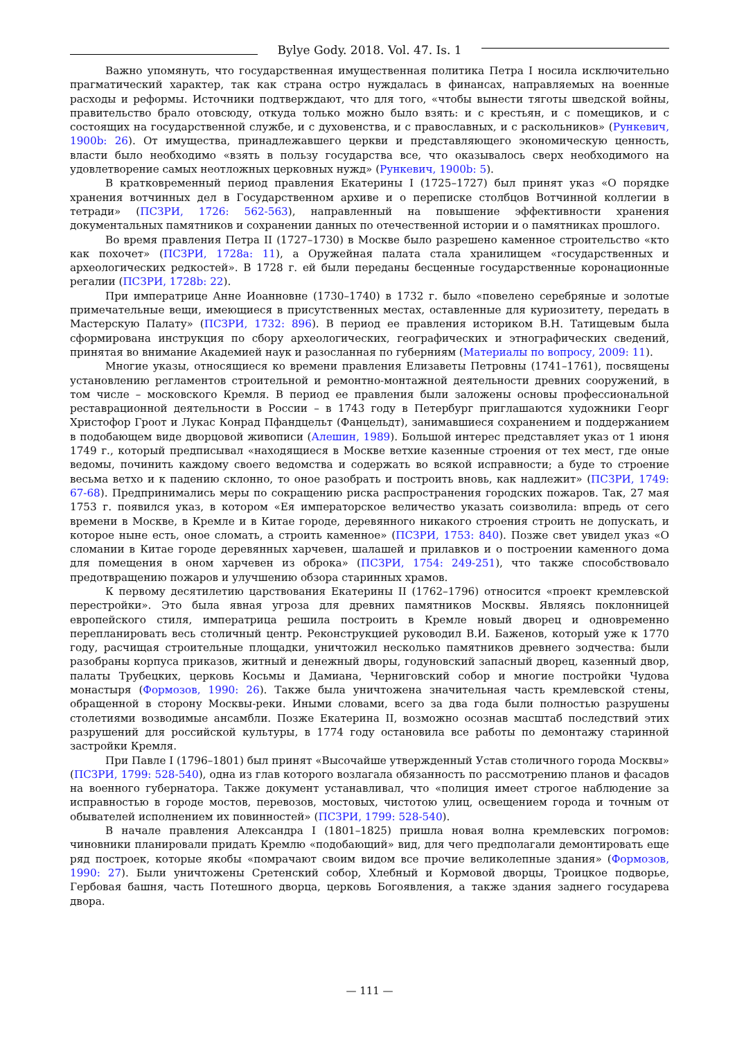Bylye Gody. 2018. Vol. 47. Is. 1
Важно упомянуть, что государственная имущественная политика Петра I носила исключительно прагматический характер, так как страна остро нуждалась в финансах, направляемых на военные расходы и реформы. Источники подтверждают, что для того, «чтобы вынести тяготы шведской войны, правительство брало отовсюду, откуда только можно было взять: и с крестьян, и с помещиков, и с состоящих на государственной службе, и с духовенства, и с православных, и с раскольников» (Рункевич, 1900b: 26). От имущества, принадлежавшего церкви и представляющего экономическую ценность, власти было необходимо «взять в пользу государства все, что оказывалось сверх необходимого на удовлетворение самых неотложных церковных нужд» (Рункевич, 1900b: 5).
В кратковременный период правления Екатерины I (1725–1727) был принят указ «О порядке хранения вотчинных дел в Государственном архиве и о переписке столбцов Вотчинной коллегии в тетради» (ПСЗРИ, 1726: 562-563), направленный на повышение эффективности хранения документальных памятников и сохранении данных по отечественной истории и о памятниках прошлого.
Во время правления Петра II (1727–1730) в Москве было разрешено каменное строительство «кто как похочет» (ПСЗРИ, 1728a: 11), а Оружейная палата стала хранилищем «государственных и археологических редкостей». В 1728 г. ей были переданы бесценные государственные коронационные регалии (ПСЗРИ, 1728b: 22).
При императрице Анне Иоанновне (1730–1740) в 1732 г. было «повелено серебряные и золотые примечательные вещи, имеющиеся в присутственных местах, оставленные для куриозитету, передать в Мастерскую Палату» (ПСЗРИ, 1732: 896). В период ее правления историком В.Н. Татищевым была сформирована инструкция по сбору археологических, географических и этнографических сведений, принятая во внимание Академией наук и разосланная по губерниям (Материалы по вопросу, 2009: 11).
Многие указы, относящиеся ко времени правления Елизаветы Петровны (1741–1761), посвящены установлению регламентов строительной и ремонтно-монтажной деятельности древних сооружений, в том числе – московского Кремля. В период ее правления были заложены основы профессиональной реставрационной деятельности в России – в 1743 году в Петербург приглашаются художники Георг Христофор Гроот и Лукас Конрад Пфандцельт (Фанцельдт), занимавшиеся сохранением и поддержанием в подобающем виде дворцовой живописи (Алешин, 1989). Большой интерес представляет указ от 1 июня 1749 г., который предписывал «находящиеся в Москве ветхие казенные строения от тех мест, где оные ведомы, починить каждому своего ведомства и содержать во всякой исправности; а буде то строение весьма ветхо и к падению склонно, то оное разобрать и построить вновь, как надлежит» (ПСЗРИ, 1749: 67-68). Предпринимались меры по сокращению риска распространения городских пожаров. Так, 27 мая 1753 г. появился указ, в котором «Ея императорское величество указать соизволила: впредь от сего времени в Москве, в Кремле и в Китае городе, деревянного никакого строения строить не допускать, и которое ныне есть, оное сломать, а строить каменное» (ПСЗРИ, 1753: 840). Позже свет увидел указ «О сломании в Китае городе деревянных харчевен, шалашей и прилавков и о построении каменного дома для помещения в оном харчевен из оброка» (ПСЗРИ, 1754: 249-251), что также способствовало предотвращению пожаров и улучшению обзора старинных храмов.
К первому десятилетию царствования Екатерины II (1762–1796) относится «проект кремлевской перестройки». Это была явная угроза для древних памятников Москвы. Являясь поклонницей европейского стиля, императрица решила построить в Кремле новый дворец и одновременно перепланировать весь столичный центр. Реконструкцией руководил В.И. Баженов, который уже к 1770 году, расчищая строительные площадки, уничтожил несколько памятников древнего зодчества: были разобраны корпуса приказов, житный и денежный дворы, годуновский запасный дворец, казенный двор, палаты Трубецких, церковь Косьмы и Дамиана, Черниговский собор и многие постройки Чудова монастыря (Формозов, 1990: 26). Также была уничтожена значительная часть кремлевской стены, обращенной в сторону Москвы-реки. Иными словами, всего за два года были полностью разрушены столетиями возводимые ансамбли. Позже Екатерина II, возможно осознав масштаб последствий этих разрушений для российской культуры, в 1774 году остановила все работы по демонтажу старинной застройки Кремля.
При Павле I (1796–1801) был принят «Высочайше утвержденный Устав столичного города Москвы» (ПСЗРИ, 1799: 528-540), одна из глав которого возлагала обязанность по рассмотрению планов и фасадов на военного губернатора. Также документ устанавливал, что «полиция имеет строгое наблюдение за исправностью в городе мостов, перевозов, мостовых, чистотою улиц, освещением города и точным от обывателей исполнением их повинностей» (ПСЗРИ, 1799: 528-540).
В начале правления Александра I (1801–1825) пришла новая волна кремлевских погромов: чиновники планировали придать Кремлю «подобающий» вид, для чего предполагали демонтировать еще ряд построек, которые якобы «помрачают своим видом все прочие великолепные здания» (Формозов, 1990: 27). Были уничтожены Сретенский собор, Хлебный и Кормовой дворцы, Троицкое подворье, Гербовая башня, часть Потешного дворца, церковь Богоявления, а также здания заднего государева двора.
— 111 —